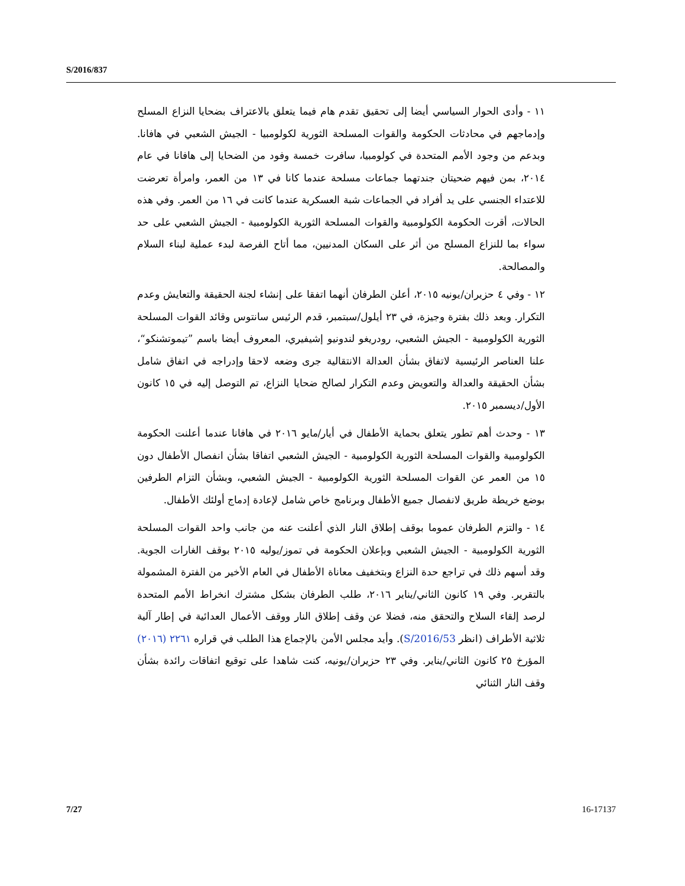S/2016/837
١١ - وأدى الحوار السياسي أيضا إلى تحقيق تقدم هام فيما يتعلق بالاعتراف بضحايا النزاع المسلح وإدماجهم في محادثات الحكومة والقوات المسلحة الثورية لكولومبيا - الجيش الشعبي في هافانا. وبدعم من وجود الأمم المتحدة في كولومبيا، سافرت خمسة وفود من الضحايا إلى هافانا في عام ٢٠١٤، بمن فيهم ضحيتان جندتهما جماعات مسلحة عندما كانا في ١٣ من العمر، وامرأة تعرضت للاعتداء الجنسي على يد أفراد في الجماعات شبة العسكرية عندما كانت في ١٦ من العمر. وفي هذه الحالات، أقرت الحكومة الكولومبية والقوات المسلحة الثورية الكولومبية - الجيش الشعبي على حد سواء بما للنزاع المسلح من أثر على السكان المدنيين، مما أتاح الفرصة لبدء عملية لبناء السلام والمصالحة.
١٢ - وفي ٤ حزيران/يونيه ٢٠١٥، أعلن الطرفان أنهما اتفقا على إنشاء لجنة الحقيقة والتعايش وعدم التكرار. وبعد ذلك بفترة وجيزة، في ٢٣ أيلول/سبتمبر، قدم الرئيس سانتوس وقائد القوات المسلحة الثورية الكولومبية - الجيش الشعبي، رودريغو لندونيو إشيفيري، المعروف أيضا باسم ”تيموتشنكو“، علنا العناصر الرئيسية لاتفاق بشأن العدالة الانتقالية جرى وضعه لاحقا وإدراجه في اتفاق شامل بشأن الحقيقة والعدالة والتعويض وعدم التكرار لصالح ضحايا النزاع، تم التوصل إليه في ١٥ كانون الأول/ديسمبر ٢٠١٥.
١٣ - وحدث أهم تطور يتعلق بحماية الأطفال في أيار/مايو ٢٠١٦ في هافانا عندما أعلنت الحكومة الكولومبية والقوات المسلحة الثورية الكولومبية - الجيش الشعبي اتفاقا بشأن انفصال الأطفال دون ١٥ من العمر عن القوات المسلحة الثورية الكولومبية - الجيش الشعبي، وبشأن التزام الطرفين بوضع خريطة طريق لانفصال جميع الأطفال وبرنامج خاص شامل لإعادة إدماج أولئك الأطفال.
١٤ - والتزم الطرفان عموما بوقف إطلاق النار الذي أعلنت عنه من جانب واحد القوات المسلحة الثورية الكولومبية - الجيش الشعبي وبإعلان الحكومة في تموز/يوليه ٢٠١٥ بوقف الغارات الجوية. وقد أسهم ذلك في تراجع حدة النزاع وبتخفيف معاناة الأطفال في العام الأخير من الفترة المشمولة بالتقرير. وفي ١٩ كانون الثاني/يناير ٢٠١٦، طلب الطرفان بشكل مشترك انخراط الأمم المتحدة لرصد إلقاء السلاح والتحقق منه، فضلا عن وقف إطلاق النار ووقف الأعمال العدائية في إطار آلية ثلاثية الأطراف (انظر S/2016/53). وأيد مجلس الأمن بالإجماع هذا الطلب في قراره ٢٢٦١ (٢٠١٦) المؤرخ ٢٥ كانون الثاني/يناير. وفي ٢٣ حزيران/يونيه، كنت شاهدا على توقيع اتفاقات رائدة بشأن وقف النار الثنائي
7/27 16-17137